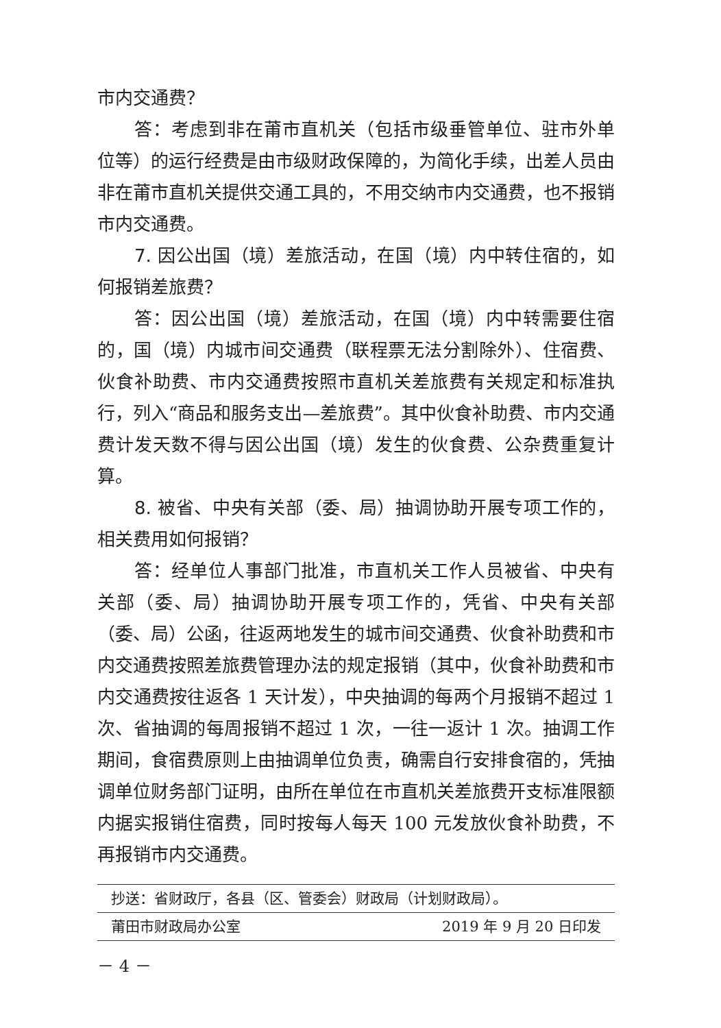市内交通费？
答：考虑到非在莆市直机关（包括市级垂管单位、驻市外单位等）的运行经费是由市级财政保障的，为简化手续，出差人员由非在莆市直机关提供交通工具的，不用交纳市内交通费，也不报销市内交通费。
7. 因公出国（境）差旅活动，在国（境）内中转住宿的，如何报销差旅费？
答：因公出国（境）差旅活动，在国（境）内中转需要住宿的，国（境）内城市间交通费（联程票无法分割除外）、住宿费、伙食补助费、市内交通费按照市直机关差旅费有关规定和标准执行，列入“商品和服务支出—差旅费”。其中伙食补助费、市内交通费计发天数不得与因公出国（境）发生的伙食费、公杂费重复计算。
8. 被省、中央有关部（委、局）抽调协助开展专项工作的，相关费用如何报销？
答：经单位人事部门批准，市直机关工作人员被省、中央有关部（委、局）抽调协助开展专项工作的，凭省、中央有关部（委、局）公函，往返两地发生的城市间交通费、伙食补助费和市内交通费按照差旅费管理办法的规定报销（其中，伙食补助费和市内交通费按往返各 1 天计发），中央抽调的每两个月报销不超过 1 次、省抽调的每周报销不超过 1 次，一往一返计 1 次。抽调工作期间，食宿费原则上由抽调单位负责，确需自行安排食宿的，凭抽调单位财务部门证明，由所在单位在市直机关差旅费开支标准限额内据实报销住宿费，同时按每人每天 100 元发放伙食补助费，不再报销市内交通费。
抄送：省财政厅，各县（区、管委会）财政局（计划财政局）。
莆田市财政局办公室 2019 年 9 月 20 日印发
－ 4 －